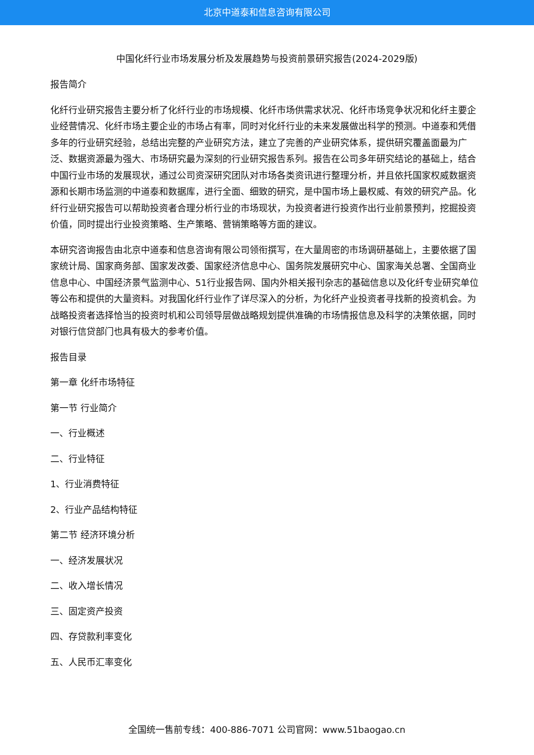北京中道泰和信息咨询有限公司
中国化纤行业市场发展分析及发展趋势与投资前景研究报告(2024-2029版)
报告简介
化纤行业研究报告主要分析了化纤行业的市场规模、化纤市场供需求状况、化纤市场竞争状况和化纤主要企业经营情况、化纤市场主要企业的市场占有率，同时对化纤行业的未来发展做出科学的预测。中道泰和凭借多年的行业研究经验，总结出完整的产业研究方法，建立了完善的产业研究体系，提供研究覆盖面最为广泛、数据资源最为强大、市场研究最为深刻的行业研究报告系列。报告在公司多年研究结论的基础上，结合中国行业市场的发展现状，通过公司资深研究团队对市场各类资讯进行整理分析，并且依托国家权威数据资源和长期市场监测的中道泰和数据库，进行全面、细致的研究，是中国市场上最权威、有效的研究产品。化纤行业研究报告可以帮助投资者合理分析行业的市场现状，为投资者进行投资作出行业前景预判，挖掘投资价值，同时提出行业投资策略、生产策略、营销策略等方面的建议。
本研究咨询报告由北京中道泰和信息咨询有限公司领衔撰写，在大量周密的市场调研基础上，主要依据了国家统计局、国家商务部、国家发改委、国家经济信息中心、国务院发展研究中心、国家海关总署、全国商业信息中心、中国经济景气监测中心、51行业报告网、国内外相关报刊杂志的基础信息以及化纤专业研究单位等公布和提供的大量资料。对我国化纤行业作了详尽深入的分析，为化纤产业投资者寻找新的投资机会。为战略投资者选择恰当的投资时机和公司领导层做战略规划提供准确的市场情报信息及科学的决策依据，同时对银行信贷部门也具有极大的参考价值。
报告目录
第一章 化纤市场特征
第一节 行业简介
一、行业概述
二、行业特征
1、行业消费特征
2、行业产品结构特征
第二节 经济环境分析
一、经济发展状况
二、收入增长情况
三、固定资产投资
四、存贷款利率变化
五、人民币汇率变化
全国统一售前专线：400-886-7071 公司官网：www.51baogao.cn